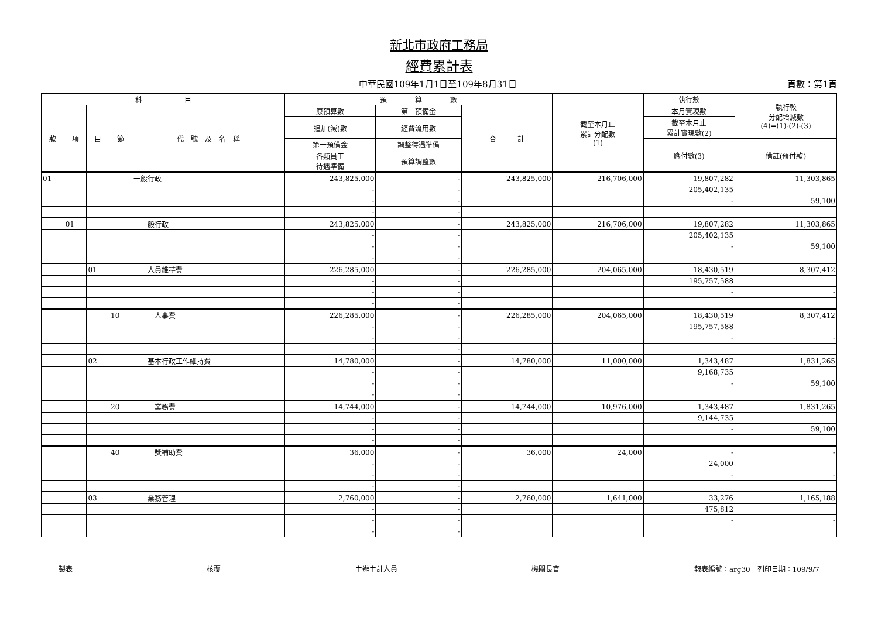新北市政府工務局
經費累計表
中華民國109年1月1日至109年8月31日 頁數：第1頁
| 科 目 | | | | | 預 算 數 | | | 截至本月止 累計分配數 (1) | 執行數 | 執行較 分配增減數 (4)=(1)-(2)-(3) |
| --- | --- | --- | --- | --- | --- | --- | --- | --- | --- | --- |
| 款 | 項 | 目 | 節 | 代 號 及 名 稱 | 原預算數 | 第二預備金 | 合 計 | | 本月實現數 | |
| | | | | | 追加(減)數 | 經費流用數 | | | 截至本月止 累計實現數(2) | |
| | | | | | 第一預備金 | 調整待遇準備 | | | 應付數(3) | 備註(預付款) |
| | | | | | 各類員工 待遇準備 | 預算調整數 | | | | |
| 01 | | | | 一般行政 | 243,825,000 | - | 243,825,000 | 216,706,000 | 19,807,282 | 11,303,865 |
| | | | | | - | - | | | 205,402,135 | |
| | | | | | - | - | | | - | 59,100 |
| | | | | | - | - | | | | |
| | 01 | | | 一般行政 | 243,825,000 | - | 243,825,000 | 216,706,000 | 19,807,282 | 11,303,865 |
| | | | | | - | - | | | 205,402,135 | |
| | | | | | - | - | | | - | 59,100 |
| | | | | | - | - | | | | |
| | | 01 | | 人員維持費 | 226,285,000 | - | 226,285,000 | 204,065,000 | 18,430,519 | 8,307,412 |
| | | | | | - | - | | | 195,757,588 | |
| | | | | | - | - | | | - | - |
| | | | | | - | - | | | | |
| | | | 10 | 人事費 | 226,285,000 | - | 226,285,000 | 204,065,000 | 18,430,519 | 8,307,412 |
| | | | | | - | - | | | 195,757,588 | |
| | | | | | - | - | | | - | - |
| | | | | | - | - | | | | |
| | | 02 | | 基本行政工作維持費 | 14,780,000 | - | 14,780,000 | 11,000,000 | 1,343,487 | 1,831,265 |
| | | | | | - | - | | | 9,168,735 | |
| | | | | | - | - | | | - | 59,100 |
| | | | | | - | - | | | | |
| | | | 20 | 業務費 | 14,744,000 | - | 14,744,000 | 10,976,000 | 1,343,487 | 1,831,265 |
| | | | | | - | - | | | 9,144,735 | |
| | | | | | - | - | | | - | 59,100 |
| | | | | | - | - | | | | |
| | | | 40 | 獎補助費 | 36,000 | - | 36,000 | 24,000 | - | - |
| | | | | | - | - | | | 24,000 | |
| | | | | | - | - | | | - | - |
| | | | | | - | - | | | | |
| | | 03 | | 業務管理 | 2,760,000 | - | 2,760,000 | 1,641,000 | 33,276 | 1,165,188 |
| | | | | | - | - | | | 475,812 | |
| | | | | | - | - | | | - | - |
| | | | | | - | - | | | | |
製表 核覆 主辦主計人員 機關長官 報表編號：arg30　列印日期：109/9/7